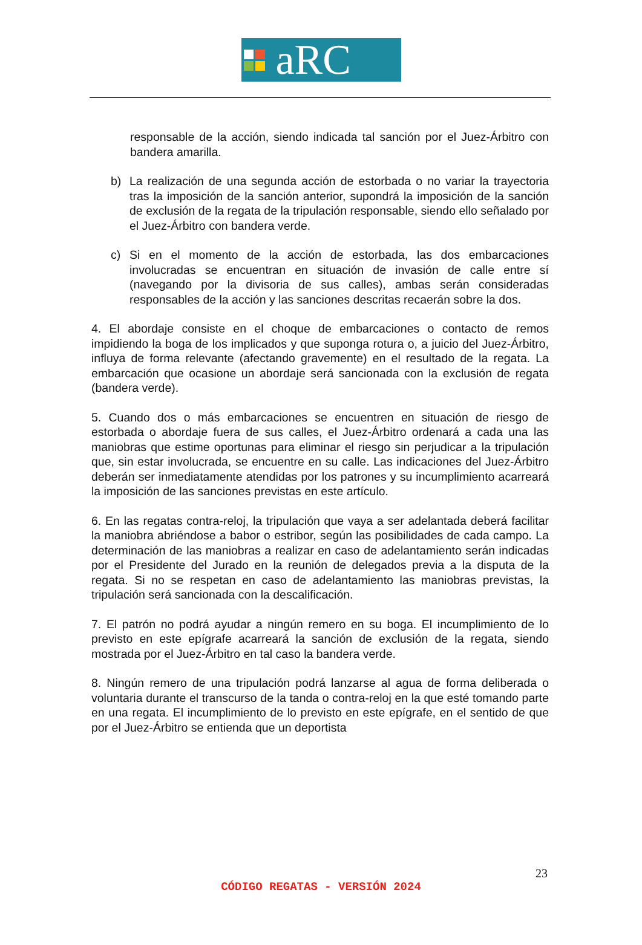aRC
responsable de la acción, siendo indicada tal sanción por el Juez-Árbitro con bandera amarilla.
b) La realización de una segunda acción de estorbada o no variar la trayectoria tras la imposición de la sanción anterior, supondrá la imposición de la sanción de exclusión de la regata de la tripulación responsable, siendo ello señalado por el Juez-Árbitro con bandera verde.
c) Si en el momento de la acción de estorbada, las dos embarcaciones involucradas se encuentran en situación de invasión de calle entre sí (navegando por la divisoria de sus calles), ambas serán consideradas responsables de la acción y las sanciones descritas recaerán sobre la dos.
4. El abordaje consiste en el choque de embarcaciones o contacto de remos impidiendo la boga de los implicados y que suponga rotura o, a juicio del Juez-Árbitro, influya de forma relevante (afectando gravemente) en el resultado de la regata. La embarcación que ocasione un abordaje será sancionada con la exclusión de regata (bandera verde).
5. Cuando dos o más embarcaciones se encuentren en situación de riesgo de estorbada o abordaje fuera de sus calles, el Juez-Árbitro ordenará a cada una las maniobras que estime oportunas para eliminar el riesgo sin perjudicar a la tripulación que, sin estar involucrada, se encuentre en su calle. Las indicaciones del Juez-Árbitro deberán ser inmediatamente atendidas por los patrones y su incumplimiento acarreará la imposición de las sanciones previstas en este artículo.
6. En las regatas contra-reloj, la tripulación que vaya a ser adelantada deberá facilitar la maniobra abriéndose a babor o estribor, según las posibilidades de cada campo. La determinación de las maniobras a realizar en caso de adelantamiento serán indicadas por el Presidente del Jurado en la reunión de delegados previa a la disputa de la regata. Si no se respetan en caso de adelantamiento las maniobras previstas, la tripulación será sancionada con la descalificación.
7. El patrón no podrá ayudar a ningún remero en su boga. El incumplimiento de lo previsto en este epígrafe acarreará la sanción de exclusión de la regata, siendo mostrada por el Juez-Árbitro en tal caso la bandera verde.
8. Ningún remero de una tripulación podrá lanzarse al agua de forma deliberada o voluntaria durante el transcurso de la tanda o contra-reloj en la que esté tomando parte en una regata. El incumplimiento de lo previsto en este epígrafe, en el sentido de que por el Juez-Árbitro se entienda que un deportista
23
CÓDIGO REGATAS - VERSIÓN 2024